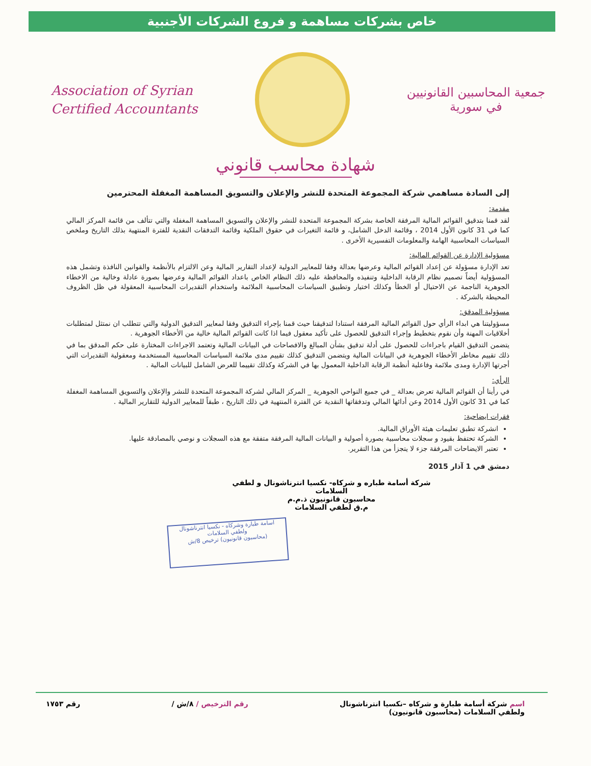خاص بشركات مساهمة و فروع الشركات الأجنبية
Association of Syrian
Certified Accountants
جمعية المحاسبين القانونيين
في سورية
شهادة محاسب قانوني
إلى السادة مساهمي شركة المجموعة المتحدة للنشر والإعلان والتسويق المساهمة المغفلة المحترمين
مقدمة:
لقد قمنا بتدقيق القوائم المالية المرفقة الخاصة بشركة المجموعة المتحدة للنشر والإعلان والتسويق المساهمة المغفلة والتي تتألف من قائمة المركز المالي كما في 31 كانون الأول 2014 ، وقائمة الدخل الشامل، و قائمة التغيرات في حقوق الملكية وقائمة التدفقات النقدية للفترة المنتهية بذلك التاريخ وملخص السياسات المحاسبية الهامة والمعلومات التفسيرية الأخرى .
مسؤولية الإدارة عن القوائم المالية:
تعد الإدارة مسؤولة عن إعداد القوائم المالية وعرضها بعدالة وفقا للمعايير الدولية لإعداد التقارير المالية وعن الالتزام بالأنظمة والقوانين النافذة وتشمل هذه المسؤولية أيضاً تصميم نظام الرقابة الداخلية وتنفيذه والمحافظة عليه ذلك النظام الخاص باعداد القوائم المالية وعرضها بصورة عادلة وخالية من الاخطاء الجوهرية الناجمة عن الاحتيال أو الخطأ وكذلك اختيار وتطبيق السياسات المحاسبية الملائمة واستخدام التقديرات المحاسبية المعقولة في ظل الظروف المحيطة بالشركة .
مسؤولية المدقق:
مسؤوليتنا هي ابداء الرأي حول القوائم المالية المرفقة استنادا لتدقيقنا حيث قمنا بإجراء التدقيق وفقا لمعايير التدقيق الدولية والتي تتطلب ان نمتثل لمتطلبات أخلاقيات المهنة وأن نقوم بتخطيط وإجراء التدقيق للحصول على تأكيد معقول فيما اذا كانت القوائم المالية خالية من الأخطاء الجوهرية .
يتضمن التدقيق القيام باجراءات للحصول على أدلة تدقيق بشأن المبالغ والافصاحات في البيانات المالية وتعتمد الاجراءات المختارة على حكم المدقق بما في ذلك تقييم مخاطر الأخطاء الجوهرية في البيانات المالية ويتضمن التدقيق كذلك تقييم مدى ملائمة السياسات المحاسبية المستخدمة ومعقولية التقديرات التي أجرتها الإدارة ومدى ملائمة وفاعلية أنظمة الرقابة الداخلية المعمول بها في الشركة وكذلك تقييما للعرض الشامل للبيانات المالية .
الرأي:
في رأينا أن القوائم المالية تعرض بعدالة _ في جميع النواحي الجوهرية _ المركز المالي لشركة المجموعة المتحدة للنشر والإعلان والتسويق المساهمة المغفلة كما في 31 كانون الأول 2014 وعن أدائها المالي وتدفقاتها النقدية عن الفترة المنتهية في ذلك التاريخ ، طبقاً للمعايير الدولية للتقارير المالية .
فقرات ايضاحية:
انشركة تطبق تعليمات هيئة الأوراق المالية.
الشركة تحتفظ بقيود و سجلات محاسبية بصورة أصولية و البيانات المالية المرفقة متفقة مع هذه السجلات و نوصي بالمصادقة عليها.
تعتبر الايضاحات المرفقة جزء لا يتجزأ من هذا التقرير.
دمشق في 1 آذار 2015
شركة أسامة طباره و شركاه- نكسيا انترناشونال و لطفي السلامات
محاسبون قانونيون ذ.م.م
م.ق لطفي السلامات
اسامة طبارة وشركاه - نكسيا انترناشونال
ولطفي السلامات
(محاسبون قانونيون) ترخيص 8/ش
اسم شركة أسامة طبارة و شركاه –نكسيا انترناشونال
ولطفي السلامات (محاسبون قانونيون)
رقم الترخيص / ٨/ش / رقم ١٧٥٣